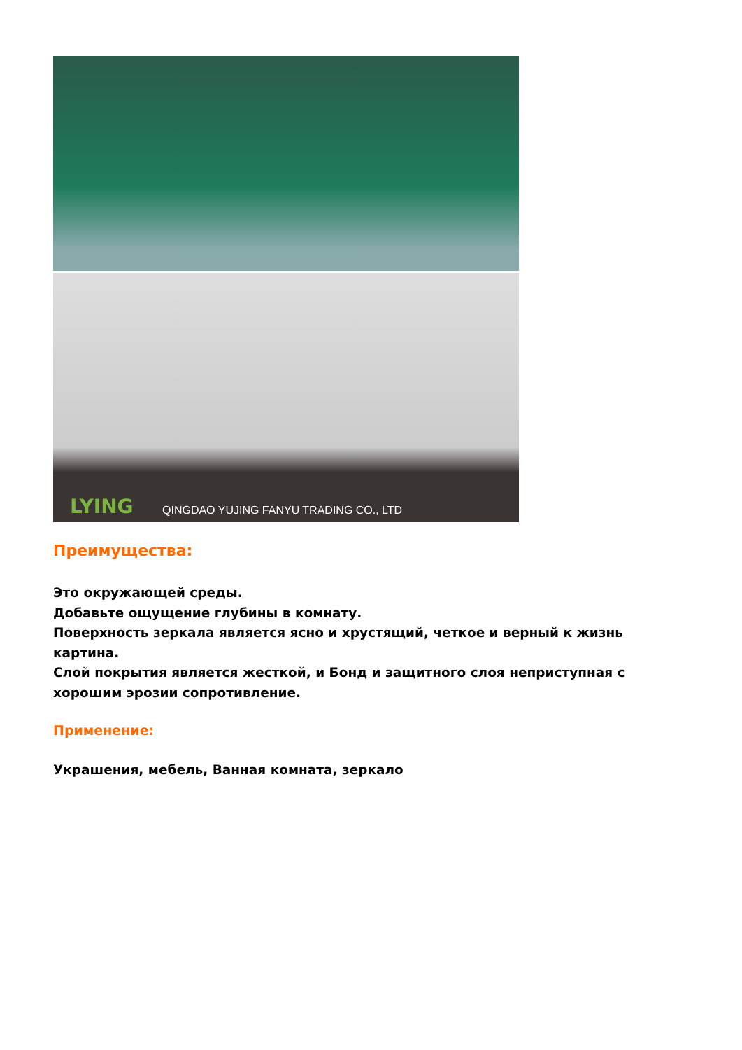LYING QINGDAO YUJING FANYU TRADING CO., LTD
Преимущества:
Это окружающей среды.
Добавьте ощущение глубины в комнату.
Поверхность зеркала является ясно и хрустящий, четкое и верный к жизнь картина.
Слой покрытия является жесткой, и Бонд и защитного слоя неприступная с хорошим эрозии сопротивление.
Применение:
Украшения, мебель, Ванная комната, зеркало